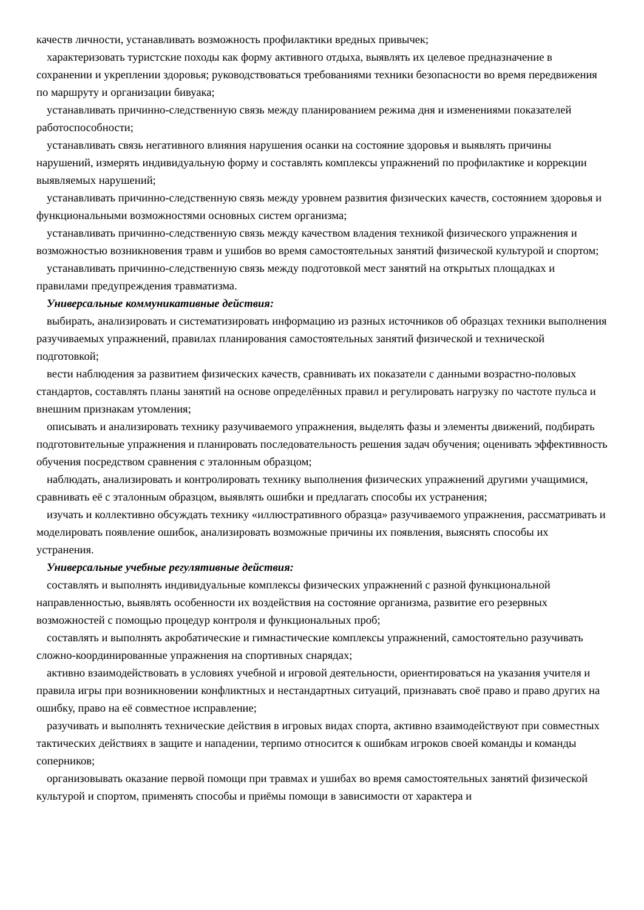качеств личности, устанавливать возможность профилактики вредных привычек;
характеризовать туристские походы как форму активного отдыха, выявлять их целевое предназначение в сохранении и укреплении здоровья; руководствоваться требованиями техники безопасности во время передвижения по маршруту и организации бивуака;
устанавливать причинно-следственную связь между планированием режима дня и изменениями показателей работоспособности;
устанавливать связь негативного влияния нарушения осанки на состояние здоровья и выявлять причины нарушений, измерять индивидуальную форму и составлять комплексы упражнений по профилактике и коррекции выявляемых нарушений;
устанавливать причинно-следственную связь между уровнем развития физических качеств, состоянием здоровья и функциональными возможностями основных систем организма;
устанавливать причинно-следственную связь между качеством владения техникой физического упражнения и возможностью возникновения травм и ушибов во время самостоятельных занятий физической культурой и спортом;
устанавливать причинно-следственную связь между подготовкой мест занятий на открытых площадках и правилами предупреждения травматизма.
Универсальные коммуникативные действия:
выбирать, анализировать и систематизировать информацию из разных источников об образцах техники выполнения разучиваемых упражнений, правилах планирования самостоятельных занятий физической и технической подготовкой;
вести наблюдения за развитием физических качеств, сравнивать их показатели с данными возрастно-половых стандартов, составлять планы занятий на основе определённых правил и регулировать нагрузку по частоте пульса и внешним признакам утомления;
описывать и анализировать технику разучиваемого упражнения, выделять фазы и элементы движений, подбирать подготовительные упражнения и планировать последовательность решения задач обучения; оценивать эффективность обучения посредством сравнения с эталонным образцом;
наблюдать, анализировать и контролировать технику выполнения физических упражнений другими учащимися, сравнивать её с эталонным образцом, выявлять ошибки и предлагать способы их устранения;
изучать и коллективно обсуждать технику «иллюстративного образца» разучиваемого упражнения, рассматривать и моделировать появление ошибок, анализировать возможные причины их появления, выяснять способы их устранения.
Универсальные учебные регулятивные действия:
составлять и выполнять индивидуальные комплексы физических упражнений с разной функциональной направленностью, выявлять особенности их воздействия на состояние организма, развитие его резервных возможностей с помощью процедур контроля и функциональных проб;
составлять и выполнять акробатические и гимнастические комплексы упражнений, самостоятельно разучивать сложно-координированные упражнения на спортивных снарядах;
активно взаимодействовать в условиях учебной и игровой деятельности, ориентироваться на указания учителя и правила игры при возникновении конфликтных и нестандартных ситуаций, признавать своё право и право других на ошибку, право на её совместное исправление;
разучивать и выполнять технические действия в игровых видах спорта, активно взаимодействуют при совместных тактических действиях в защите и нападении, терпимо относится к ошибкам игроков своей команды и команды соперников;
организовывать оказание первой помощи при травмах и ушибах во время самостоятельных занятий физической культурой и спортом, применять способы и приёмы помощи в зависимости от характера и